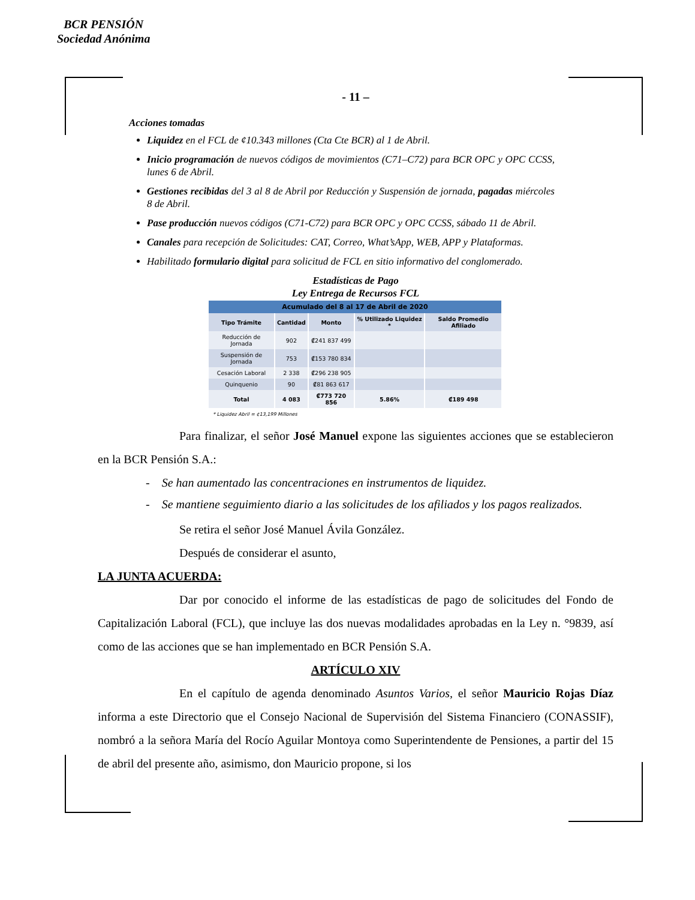BCR PENSIÓN
Sociedad Anónima
- 11 –
Acciones tomadas
Liquidez en el FCL de ¢10.343 millones (Cta Cte BCR) al 1 de Abril.
Inicio programación de nuevos códigos de movimientos (C71–C72) para BCR OPC y OPC CCSS, lunes 6 de Abril.
Gestiones recibidas del 3 al 8 de Abril por Reducción y Suspensión de jornada, pagadas miércoles 8 de Abril.
Pase producción nuevos códigos (C71-C72) para BCR OPC y OPC CCSS, sábado 11 de Abril.
Canales para recepción de Solicitudes: CAT, Correo, What’sApp, WEB, APP y Plataformas.
Habilitado formulario digital para solicitud de FCL en sitio informativo del conglomerado.
Estadísticas de Pago
Ley Entrega de Recursos FCL
| Acumulado del 8 al 17 de Abril de 2020 | | | | |
| --- | --- | --- | --- | --- |
| Tipo Trámite | Cantidad | Monto | % Utilizado Liquidez * | Saldo Promedio Afiliado |
| Reducción de Jornada | 902 | ₡241 837 499 | | |
| Suspensión de Jornada | 753 | ₡153 780 834 | | |
| Cesación Laboral | 2 338 | ₡296 238 905 | | |
| Quinquenio | 90 | ₡81 863 617 | | |
| Total | 4 083 | ₡773 720 856 | 5.86% | ₡189 498 |
* Liquidez Abril = ¢13,199 Millones
Para finalizar, el señor José Manuel expone las siguientes acciones que se establecieron en la BCR Pensión S.A.:
- Se han aumentado las concentraciones en instrumentos de liquidez.
- Se mantiene seguimiento diario a las solicitudes de los afiliados y los pagos realizados.
Se retira el señor José Manuel Ávila González.
Después de considerar el asunto,
LA JUNTA ACUERDA:
Dar por conocido el informe de las estadísticas de pago de solicitudes del Fondo de Capitalización Laboral (FCL), que incluye las dos nuevas modalidades aprobadas en la Ley n. °9839, así como de las acciones que se han implementado en BCR Pensión S.A.
ARTÍCULO XIV
En el capítulo de agenda denominado Asuntos Varios, el señor Mauricio Rojas Díaz informa a este Directorio que el Consejo Nacional de Supervisión del Sistema Financiero (CONASSIF), nombró a la señora María del Rocío Aguilar Montoya como Superintendente de Pensiones, a partir del 15 de abril del presente año, asimismo, don Mauricio propone, si los